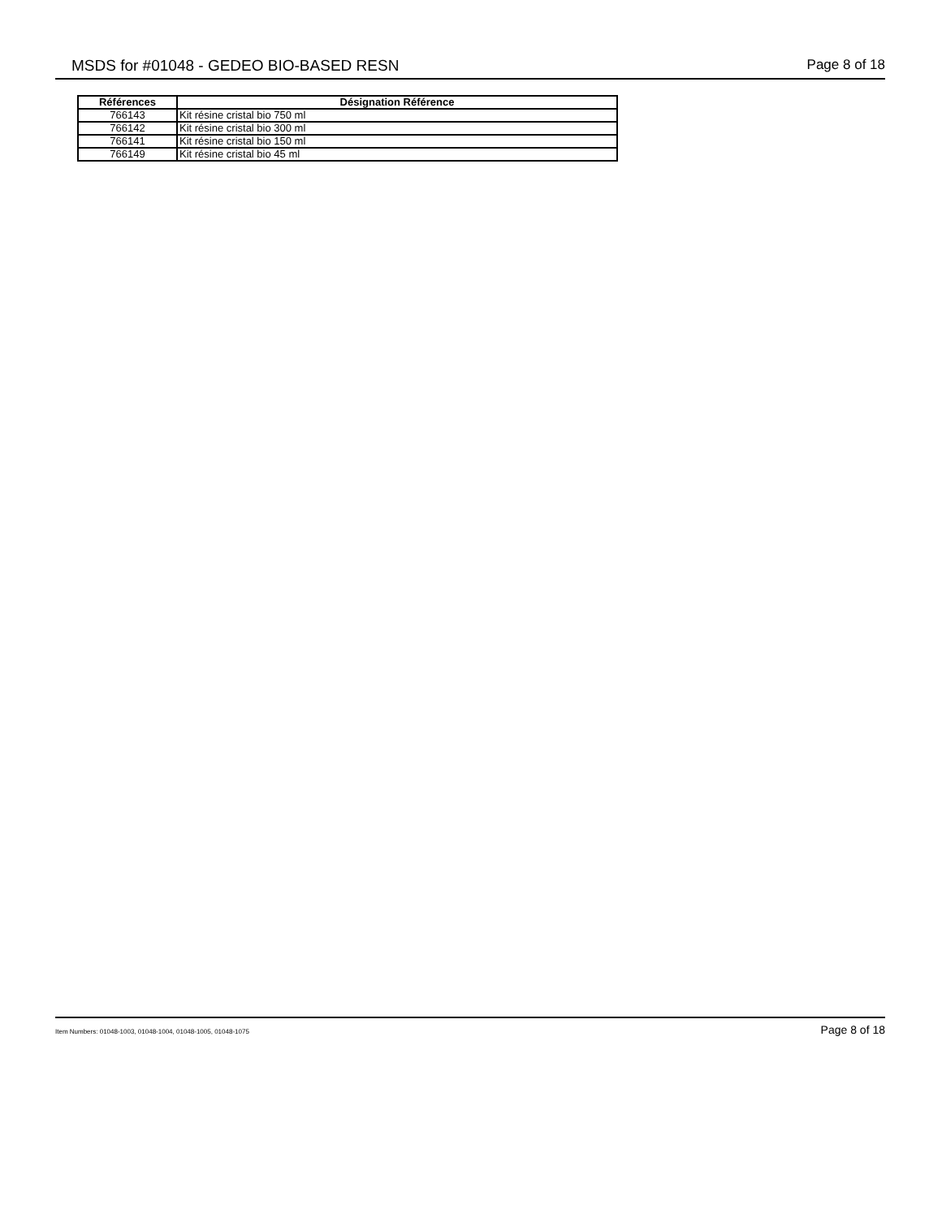MSDS for #01048 - GEDEO BIO-BASED RESN Page 8 of 18
| Références | Désignation Référence |
| --- | --- |
| 766143 | Kit résine cristal bio 750 ml |
| 766142 | Kit résine cristal bio 300 ml |
| 766141 | Kit résine cristal bio 150 ml |
| 766149 | Kit résine cristal bio 45 ml |
Item Numbers: 01048-1003, 01048-1004, 01048-1005, 01048-1075 Page 8 of 18